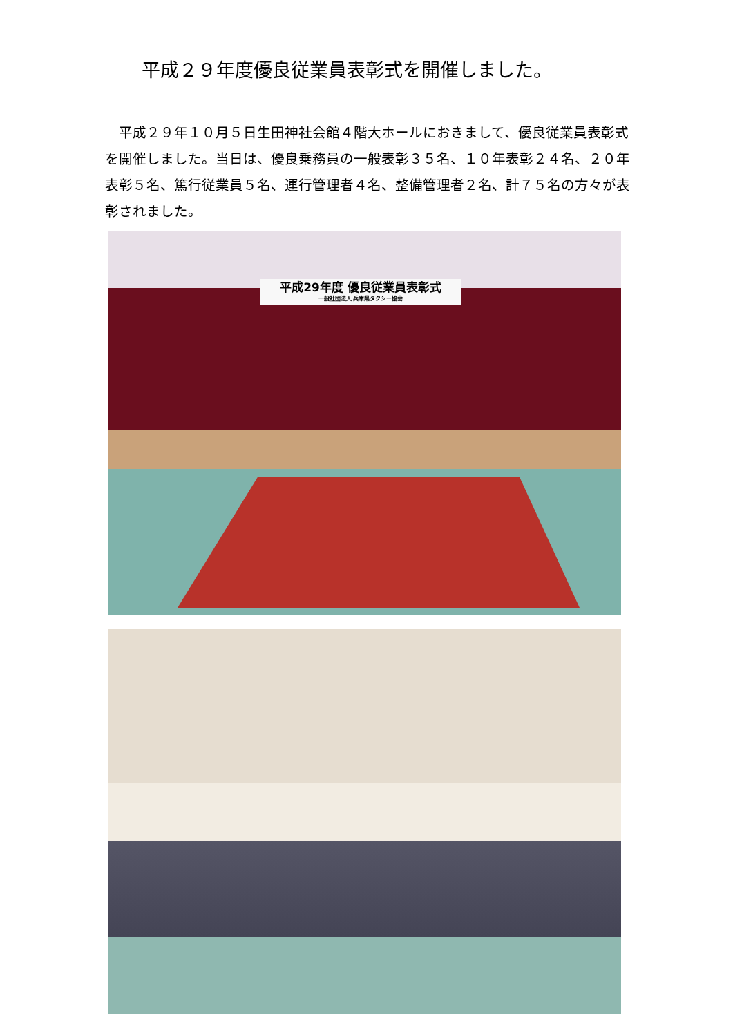平成２９年度優良従業員表彰式を開催しました。
平成２９年１０月５日生田神社会館４階大ホールにおきまして、優良従業員表彰式を開催しました。当日は、優良乗務員の一般表彰３５名、１０年表彰２４名、２０年表彰５名、篤行従業員５名、運行管理者４名、整備管理者２名、計７５名の方々が表彰されました。
平成29年度 優良従業員表彰式
一般社団法人 兵庫県タクシー協会